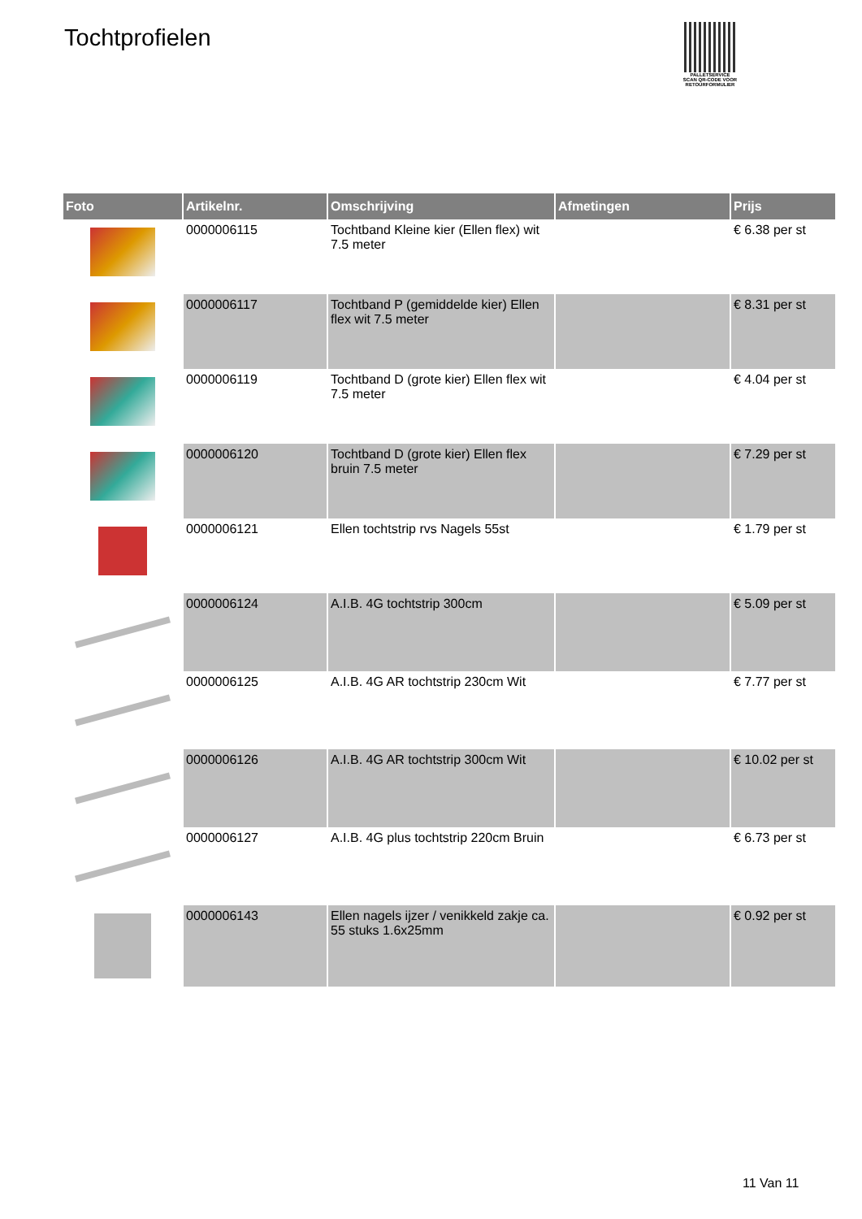Tochtprofielen
PALLETSERVICE
SCAN QR-CODE VOOR RETOURFORMULIER
| Foto | Artikelnr. | Omschrijving | Afmetingen | Prijs |
| --- | --- | --- | --- | --- |
| | 0000006115 | Tochtband Kleine kier (Ellen flex) wit 7.5 meter | | € 6.38 per st |
| | 0000006117 | Tochtband P (gemiddelde kier) Ellen flex wit 7.5 meter | | € 8.31 per st |
| | 0000006119 | Tochtband D (grote kier) Ellen flex wit 7.5 meter | | € 4.04 per st |
| | 0000006120 | Tochtband D (grote kier) Ellen flex bruin 7.5 meter | | € 7.29 per st |
| | 0000006121 | Ellen tochtstrip rvs Nagels 55st | | € 1.79 per st |
| | 0000006124 | A.I.B. 4G tochtstrip 300cm | | € 5.09 per st |
| | 0000006125 | A.I.B. 4G AR tochtstrip 230cm Wit | | € 7.77 per st |
| | 0000006126 | A.I.B. 4G AR tochtstrip 300cm Wit | | € 10.02 per st |
| | 0000006127 | A.I.B. 4G plus tochtstrip 220cm Bruin | | € 6.73 per st |
| | 0000006143 | Ellen nagels ijzer / venikkeld zakje ca. 55 stuks 1.6x25mm | | € 0.92 per st |
11 Van 11